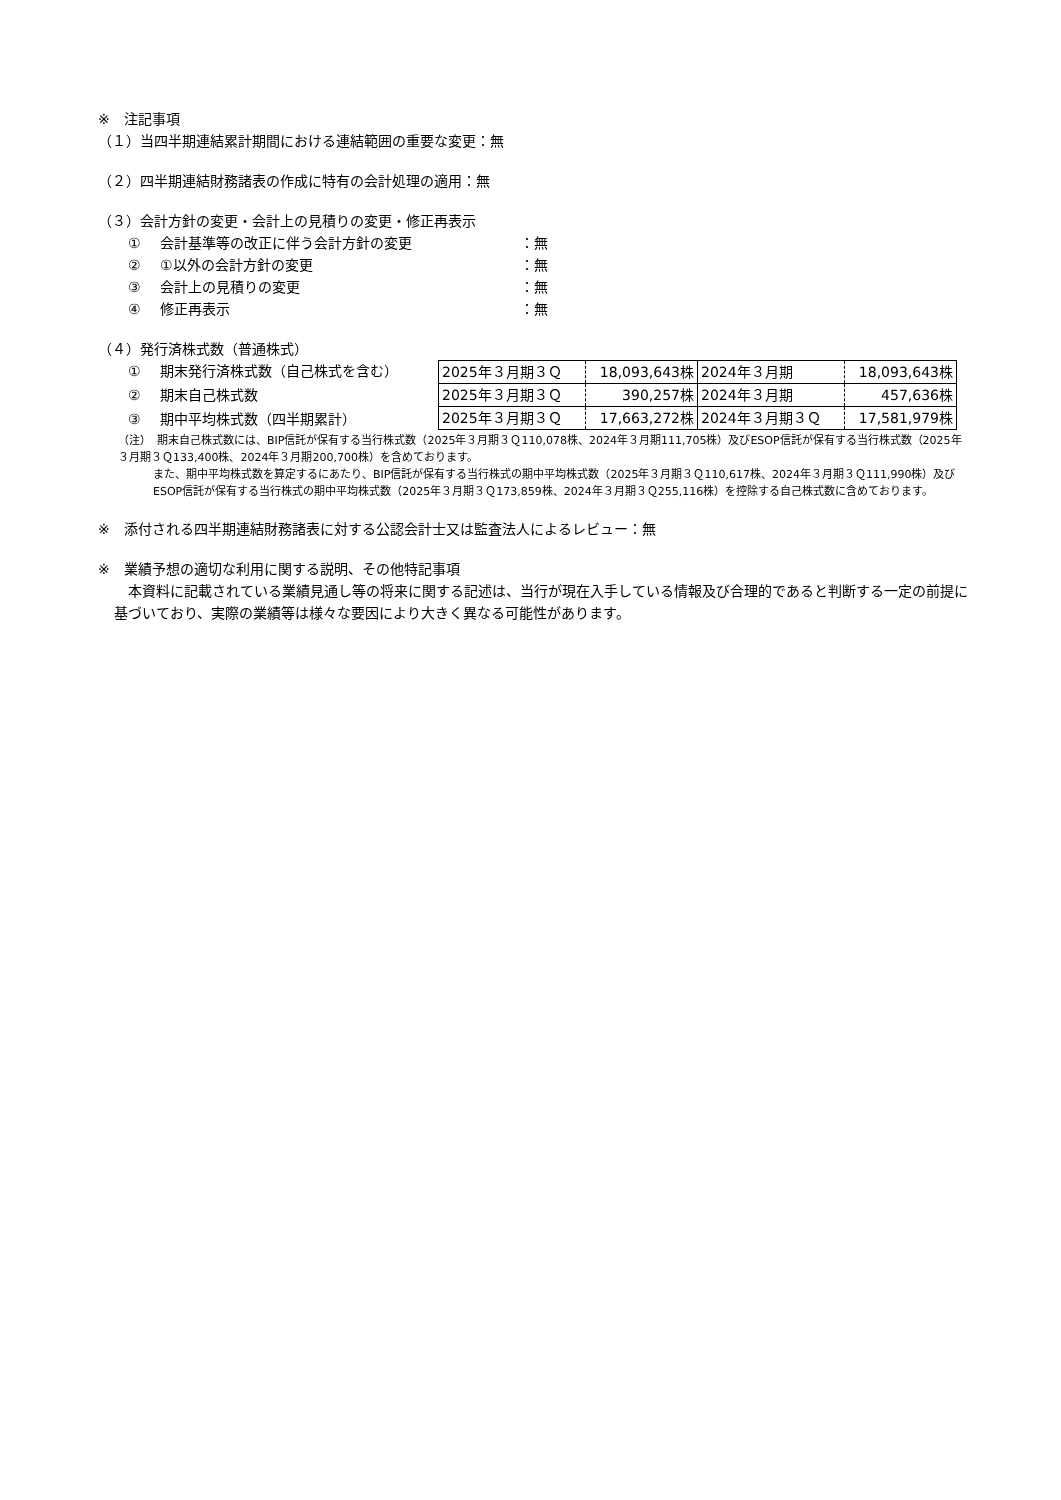※　注記事項
（１）当四半期連結累計期間における連結範囲の重要な変更：無
（２）四半期連結財務諸表の作成に特有の会計処理の適用：無
（３）会計方針の変更・会計上の見積りの変更・修正再表示
① 会計基準等の改正に伴う会計方針の変更 ：無
② ①以外の会計方針の変更 ：無
③ 会計上の見積りの変更 ：無
④ 修正再表示 ：無
（４）発行済株式数（普通株式）
① 期末発行済株式数（自己株式を含む）
② 期末自己株式数
③ 期中平均株式数（四半期累計）
| 2025年３月期３Ｑ | 18,093,643株 | 2024年３月期 | 18,093,643株 |
| 2025年３月期３Ｑ | 390,257株 | 2024年３月期 | 457,636株 |
| 2025年３月期３Ｑ | 17,663,272株 | 2024年３月期３Ｑ | 17,581,979株 |
（注）　期末自己株式数には、BIP信託が保有する当行株式数（2025年３月期３Ｑ110,078株、2024年３月期111,705株）及びESOP信託が保有する当行株式数（2025年３月期３Ｑ133,400株、2024年３月期200,700株）を含めております。
また、期中平均株式数を算定するにあたり、BIP信託が保有する当行株式の期中平均株式数（2025年３月期３Ｑ110,617株、2024年３月期３Ｑ111,990株）及びESOP信託が保有する当行株式の期中平均株式数（2025年３月期３Ｑ173,859株、2024年３月期３Ｑ255,116株）を控除する自己株式数に含めております。
※　添付される四半期連結財務諸表に対する公認会計士又は監査法人によるレビュー：無
※　業績予想の適切な利用に関する説明、その他特記事項
　本資料に記載されている業績見通し等の将来に関する記述は、当行が現在入手している情報及び合理的であると判断する一定の前提に基づいており、実際の業績等は様々な要因により大きく異なる可能性があります。